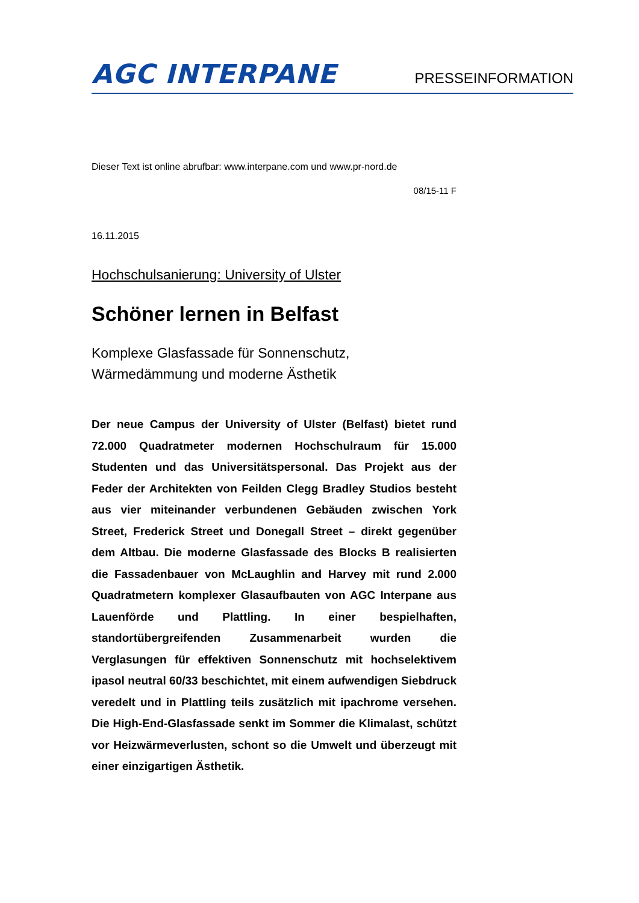AGC INTERPANE
PRESSEINFORMATION
Dieser Text ist online abrufbar: www.interpane.com und www.pr-nord.de
08/15-11 F
16.11.2015
Hochschulsanierung: University of Ulster
Schöner lernen in Belfast
Komplexe Glasfassade für Sonnenschutz,
Wärmedämmung und moderne Ästhetik
Der neue Campus der University of Ulster (Belfast) bietet rund 72.000 Quadratmeter modernen Hochschulraum für 15.000 Studenten und das Universitätspersonal. Das Projekt aus der Feder der Architekten von Feilden Clegg Bradley Studios besteht aus vier miteinander verbundenen Gebäuden zwischen York Street, Frederick Street und Donegall Street – direkt gegenüber dem Altbau. Die moderne Glasfassade des Blocks B realisierten die Fassadenbauer von McLaughlin and Harvey mit rund 2.000 Quadratmetern komplexer Glasaufbauten von AGC Interpane aus Lauenförde und Plattling. In einer bespielhaften, standortübergreifenden Zusammenarbeit wurden die Verglasungen für effektiven Sonnenschutz mit hochselektivem ipasol neutral 60/33 beschichtet, mit einem aufwendigen Siebdruck veredelt und in Plattling teils zusätzlich mit ipachrome versehen. Die High-End-Glasfassade senkt im Sommer die Klimalast, schützt vor Heizwärmeverlusten, schont so die Umwelt und überzeugt mit einer einzigartigen Ästhetik.